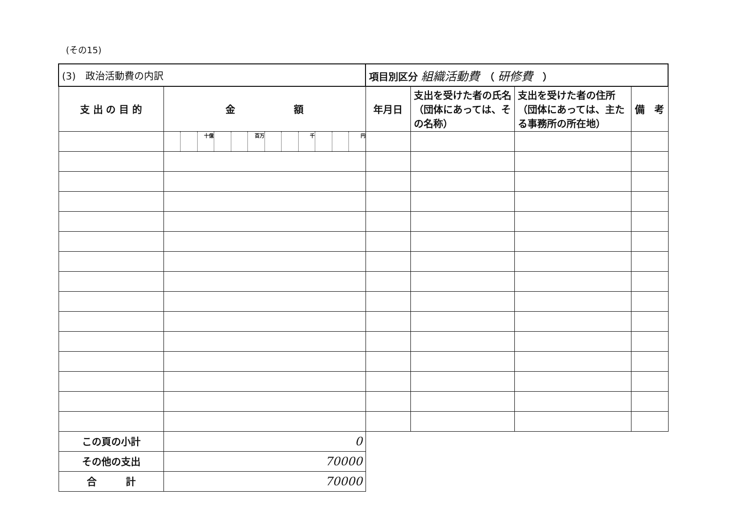(その15)
| (3) 政治活動費の内訳 | | | | | | | | | | | | | 項目別区分 組織活動費 （ 研修費 ） | | | |
| 支 出 の 目 的 | 金 額 | | | | | | | | | | | | 年月日 | 支出を受けた者の氏名（団体にあっては、その名称） | 支出を受けた者の住所（団体にあっては、主たる事務所の所在地） | 備 考 |
| | | | 十億 | | | 百万 | | | 千 | | | 円 | | | | |
| この頁の小計 | 0 | | | | | | | | | | | | | | | |
| その他の支出 | 70000 | | | | | | | | | | | | | | | |
| 合 計 | 70000 | | | | | | | | | | | | | | | |